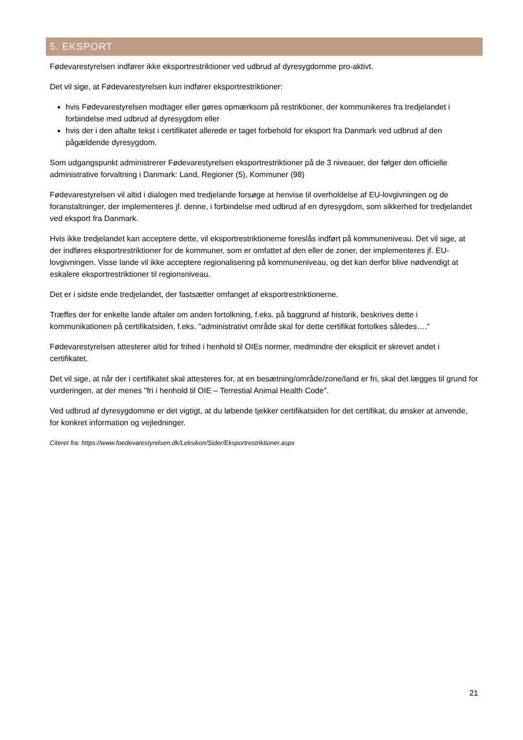5. EKSPORT
Fødevarestyrelsen indfører ikke eksportrestriktioner ved udbrud af dyresygdomme pro-aktivt.
Det vil sige, at Fødevarestyrelsen kun indfører eksportrestriktioner:
hvis Fødevarestyrelsen modtager eller gøres opmærksom på restriktioner, der kommunikeres fra tredjelandet i forbindelse med udbrud af dyresygdom eller
hvis der i den aftalte tekst i certifikatet allerede er taget forbehold for eksport fra Danmark ved udbrud af den pågældende dyresygdom.
Som udgangspunkt administrerer Fødevarestyrelsen eksportrestriktioner på de 3 niveauer, der følger den officielle administrative forvaltning i Danmark: Land, Regioner (5), Kommuner (98)
Fødevarestyrelsen vil altid i dialogen med tredjelande forsøge at henvise til overholdelse af EU-lovgivningen og de foranstaltninger, der implementeres jf. denne, i forbindelse med udbrud af en dyresygdom, som sikkerhed for tredjelandet ved eksport fra Danmark.
Hvis ikke tredjelandet kan acceptere dette, vil eksportrestriktionerne foreslås indført på kommuneniveau. Det vil sige, at der indføres eksportrestriktioner for de kommuner, som er omfattet af den eller de zoner, der implementeres jf. EU-lovgivningen. Visse lande vil ikke acceptere regionalisering på kommuneniveau, og det kan derfor blive nødvendigt at eskalere eksportrestriktioner til regionsniveau.
Det er i sidste ende tredjelandet, der fastsætter omfanget af eksportrestriktionerne.
Træffes der for enkelte lande aftaler om anden fortolkning, f.eks. på baggrund af historik, beskrives dette i kommunikationen på certifikatsiden, f.eks. "administrativt område skal for dette certifikat fortolkes således…."
Fødevarestyrelsen attesterer altid for frihed i henhold til OIEs normer, medmindre der eksplicit er skrevet andet i certifikatet.
Det vil sige, at når der i certifikatet skal attesteres for, at en besætning/område/zone/land er fri, skal det lægges til grund for vurderingen, at der menes "fri i henhold til OIE – Terrestial Animal Health Code".
Ved udbrud af dyresygdomme er det vigtigt, at du løbende tjekker certifikatsiden for det certifikat, du ønsker at anvende, for konkret information og vejledninger.
Citeret fra: https://www.foedevarestyrelsen.dk/Leksikon/Sider/Eksportrestriktioner.aspx
21